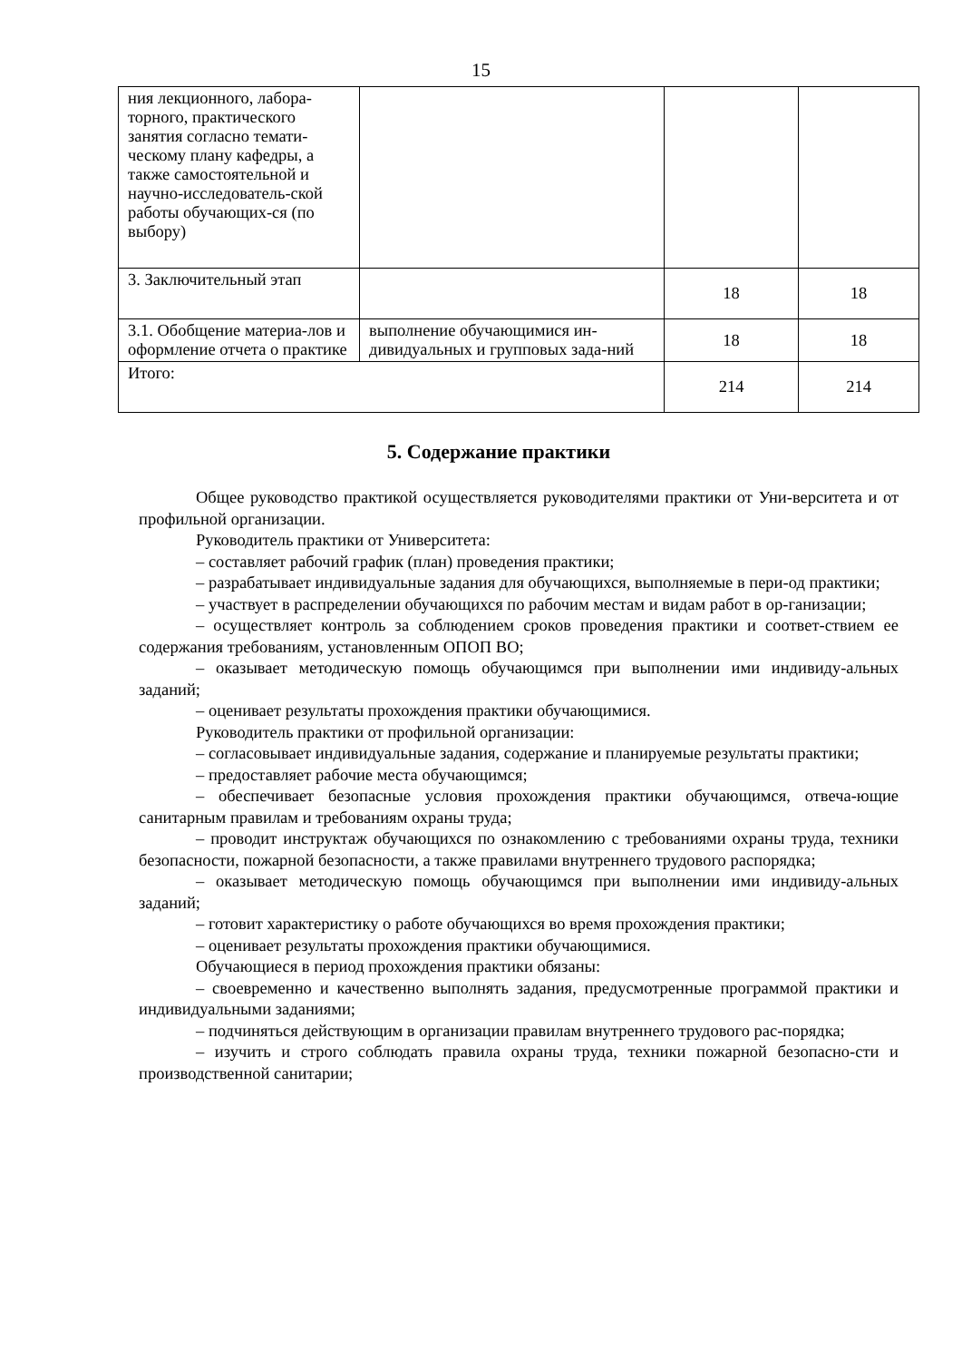15
| ния лекционного, лабора-торного, практического занятия согласно темати-ческому плану кафедры, а также самостоятельной и научно-исследователь-ской работы обучающих-ся (по выбору) | | | |
| 3. Заключительный этап | | 18 | 18 |
| 3.1. Обобщение материа-лов и оформление отчета о практике | выполнение обучающимися ин-дивидуальных и групповых зада-ний | 18 | 18 |
| Итого: | | 214 | 214 |
5. Содержание практики
Общее руководство практикой осуществляется руководителями практики от Уни-верситета и от профильной организации.
Руководитель практики от Университета:
– составляет рабочий график (план) проведения практики;
– разрабатывает индивидуальные задания для обучающихся, выполняемые в пери-од практики;
– участвует в распределении обучающихся по рабочим местам и видам работ в ор-ганизации;
– осуществляет контроль за соблюдением сроков проведения практики и соответ-ствием ее содержания требованиям, установленным ОПОП ВО;
– оказывает методическую помощь обучающимся при выполнении ими индивиду-альных заданий;
– оценивает результаты прохождения практики обучающимися.
Руководитель практики от профильной организации:
– согласовывает индивидуальные задания, содержание и планируемые результаты практики;
– предоставляет рабочие места обучающимся;
– обеспечивает безопасные условия прохождения практики обучающимся, отвеча-ющие санитарным правилам и требованиям охраны труда;
– проводит инструктаж обучающихся по ознакомлению с требованиями охраны труда, техники безопасности, пожарной безопасности, а также правилами внутреннего трудового распорядка;
– оказывает методическую помощь обучающимся при выполнении ими индивиду-альных заданий;
– готовит характеристику о работе обучающихся во время прохождения практики;
– оценивает результаты прохождения практики обучающимися.
Обучающиеся в период прохождения практики обязаны:
– своевременно и качественно выполнять задания, предусмотренные программой практики и индивидуальными заданиями;
– подчиняться действующим в организации правилам внутреннего трудового рас-порядка;
– изучить и строго соблюдать правила охраны труда, техники пожарной безопасно-сти и производственной санитарии;